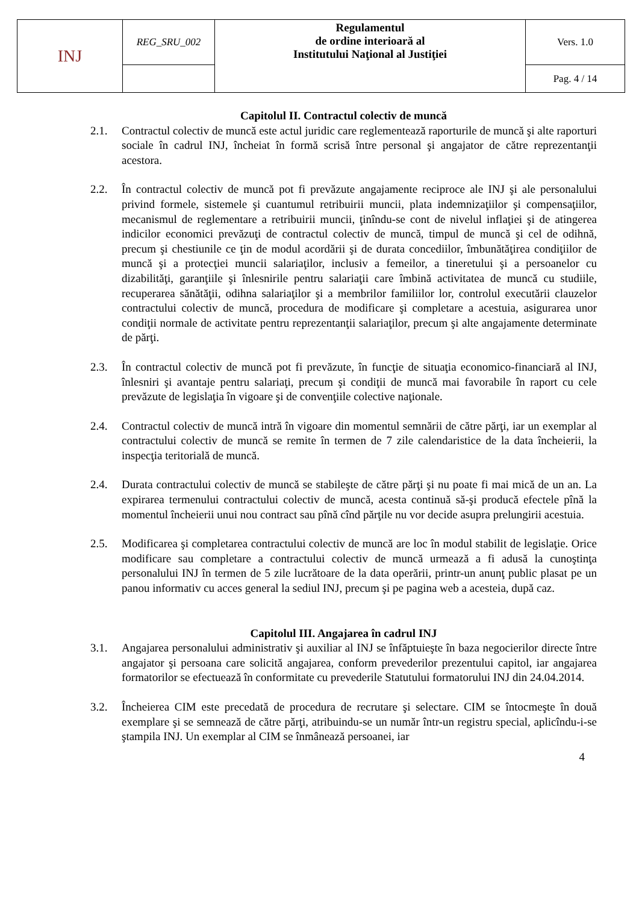| INJ | REG_SRU_002 | Regulamentul de ordine interioară al Institutului Naţional al Justiţiei | Vers. 1.0 |
| | | | Pag. 4 / 14 |
Capitolul II. Contractul colectiv de muncă
2.1. Contractul colectiv de muncă este actul juridic care reglementează raporturile de muncă şi alte raporturi sociale în cadrul INJ, încheiat în formă scrisă între personal şi angajator de către reprezentanţii acestora.
2.2. În contractul colectiv de muncă pot fi prevăzute angajamente reciproce ale INJ şi ale personalului privind formele, sistemele şi cuantumul retribuirii muncii, plata indemnizaţiilor şi compensaţiilor, mecanismul de reglementare a retribuirii muncii, ţinîndu-se cont de nivelul inflaţiei şi de atingerea indicilor economici prevăzuţi de contractul colectiv de muncă, timpul de muncă şi cel de odihnă, precum şi chestiunile ce ţin de modul acordării şi de durata concediilor, îmbunătăţirea condiţiilor de muncă şi a protecţiei muncii salariaţilor, inclusiv a femeilor, a tineretului şi a persoanelor cu dizabilităţi, garanţiile şi înlesnirile pentru salariaţii care îmbină activitatea de muncă cu studiile, recuperarea sănătăţii, odihna salariaţilor şi a membrilor familiilor lor, controlul executării clauzelor contractului colectiv de muncă, procedura de modificare şi completare a acestuia, asigurarea unor condiţii normale de activitate pentru reprezentanţii salariaţilor, precum şi alte angajamente determinate de părţi.
2.3. În contractul colectiv de muncă pot fi prevăzute, în funcţie de situaţia economico-financiară al INJ, înlesniri şi avantaje pentru salariaţi, precum şi condiţii de muncă mai favorabile în raport cu cele prevăzute de legislaţia în vigoare şi de convenţiile colective naţionale.
2.4. Contractul colectiv de muncă intră în vigoare din momentul semnării de către părţi, iar un exemplar al contractului colectiv de muncă se remite în termen de 7 zile calendaristice de la data încheierii, la inspecţia teritorială de muncă.
2.4. Durata contractului colectiv de muncă se stabileşte de către părţi şi nu poate fi mai mică de un an. La expirarea termenului contractului colectiv de muncă, acesta continuă să-şi producă efectele pînă la momentul încheierii unui nou contract sau pînă cînd părţile nu vor decide asupra prelungirii acestuia.
2.5. Modificarea şi completarea contractului colectiv de muncă are loc în modul stabilit de legislaţie. Orice modificare sau completare a contractului colectiv de muncă urmează a fi adusă la cunoştinţa personalului INJ în termen de 5 zile lucrătoare de la data operării, printr-un anunţ public plasat pe un panou informativ cu acces general la sediul INJ, precum şi pe pagina web a acesteia, după caz.
Capitolul III. Angajarea în cadrul INJ
3.1. Angajarea personalului administrativ şi auxiliar al INJ se înfăptuieşte în baza negocierilor directe între angajator şi persoana care solicită angajarea, conform prevederilor prezentului capitol, iar angajarea formatorilor se efectuează în conformitate cu prevederile Statutului formatorului INJ din 24.04.2014.
3.2. Încheierea CIM este precedată de procedura de recrutare şi selectare. CIM se întocmeşte în două exemplare şi se semnează de către părţi, atribuindu-se un număr într-un registru special, aplicîndu-i-se ştampila INJ. Un exemplar al CIM se înmânează persoanei, iar
4